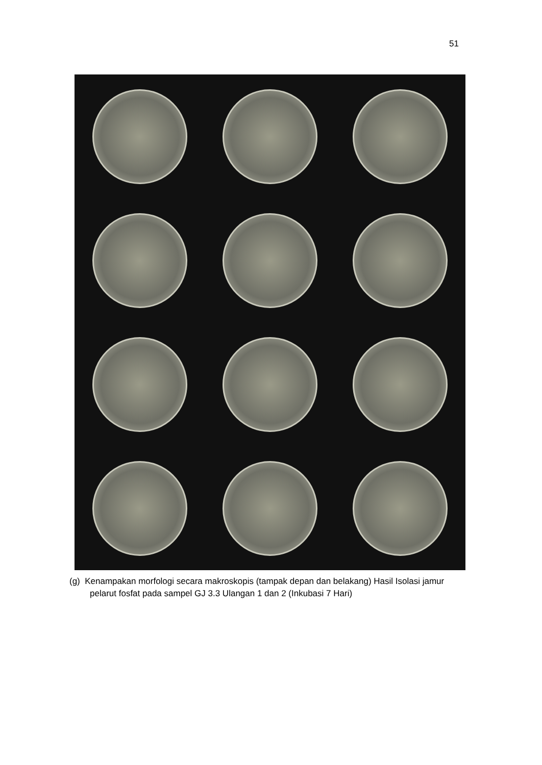51
(g) Kenampakan morfologi secara makroskopis (tampak depan dan belakang) Hasil Isolasi jamur pelarut fosfat pada sampel GJ 3.3 Ulangan 1 dan 2 (Inkubasi 7 Hari)